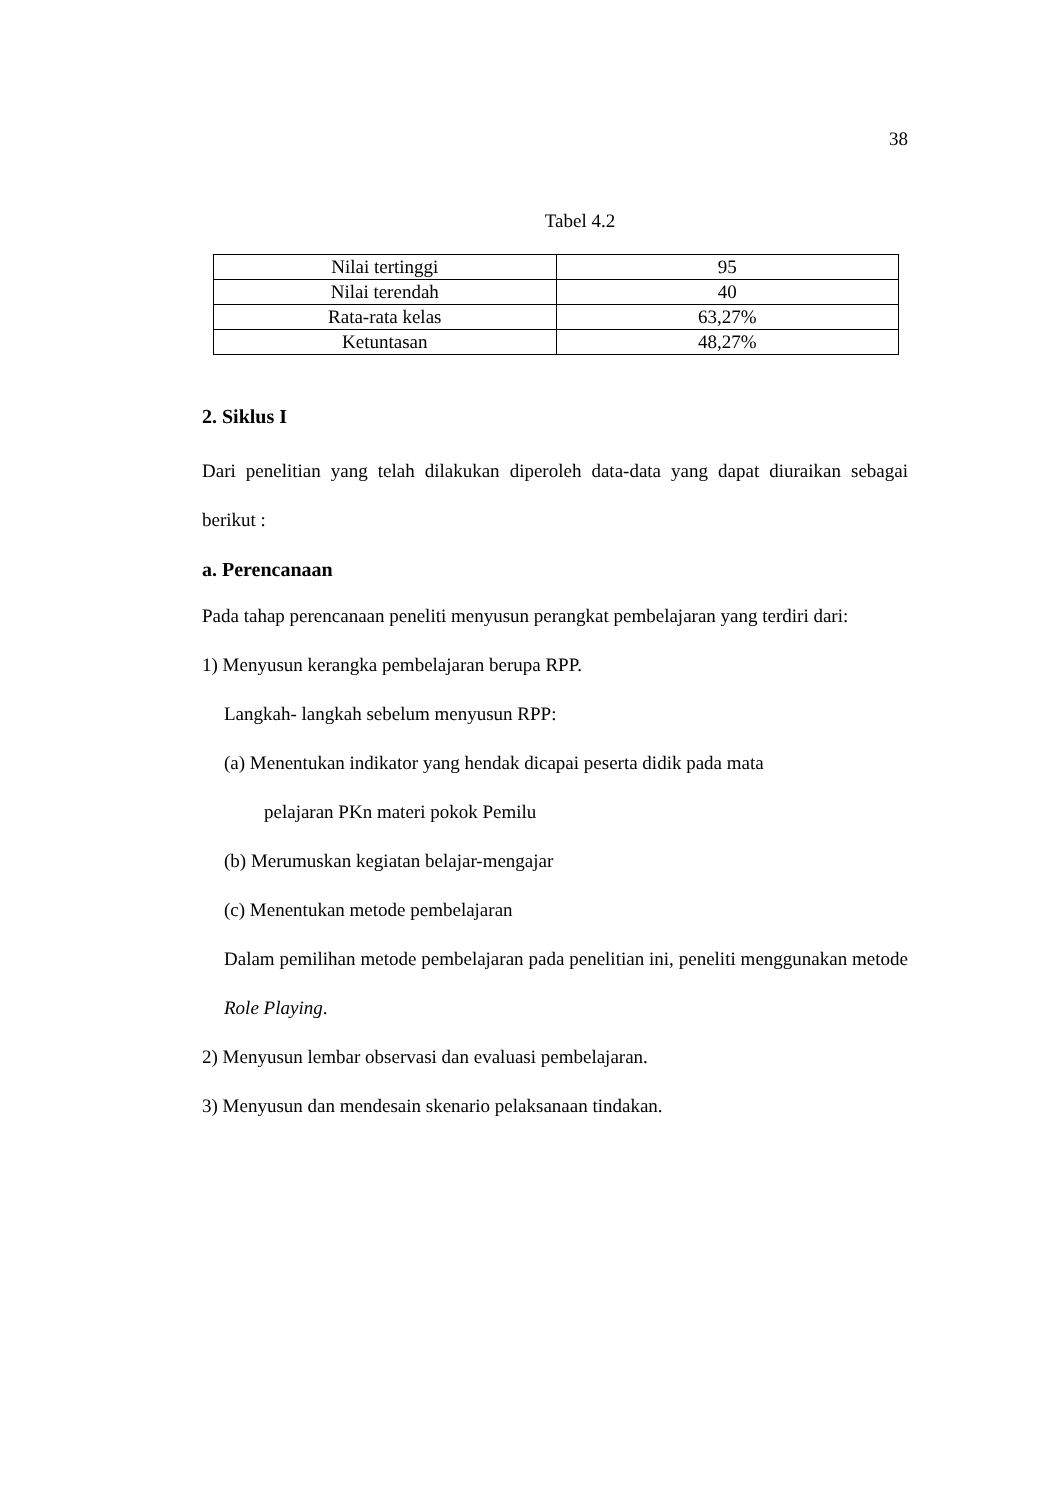38
Tabel 4.2
| Nilai tertinggi | 95 |
| Nilai terendah | 40 |
| Rata-rata kelas | 63,27% |
| Ketuntasan | 48,27% |
2. Siklus I
Dari penelitian yang telah dilakukan diperoleh data-data yang dapat diuraikan sebagai berikut :
a. Perencanaan
Pada tahap perencanaan peneliti menyusun perangkat pembelajaran yang terdiri dari:
1) Menyusun kerangka pembelajaran berupa RPP.
Langkah- langkah sebelum menyusun RPP:
(a) Menentukan indikator yang hendak dicapai peserta didik pada mata
pelajaran PKn materi pokok Pemilu
(b) Merumuskan kegiatan belajar-mengajar
(c) Menentukan metode pembelajaran
Dalam pemilihan metode pembelajaran pada penelitian ini, peneliti menggunakan metode Role Playing.
2) Menyusun lembar observasi dan evaluasi pembelajaran.
3) Menyusun dan mendesain skenario pelaksanaan tindakan.